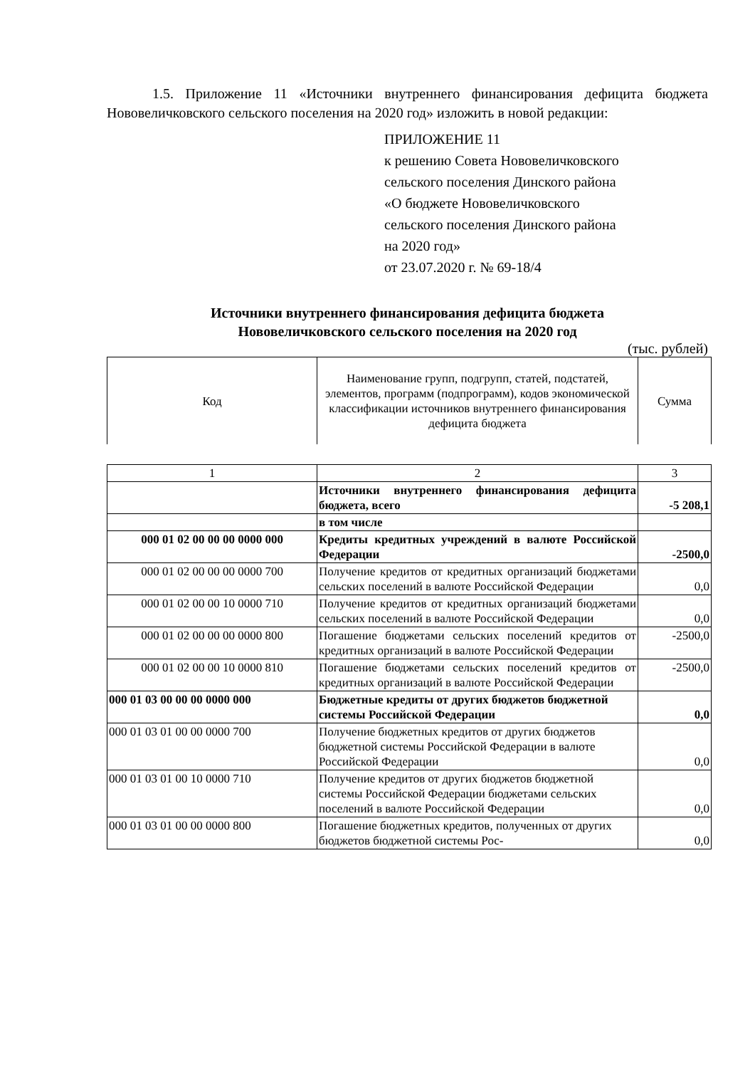1.5. Приложение 11 «Источники внутреннего финансирования дефицита бюджета Нововеличковского сельского поселения на 2020 год» изложить в новой редакции:
ПРИЛОЖЕНИЕ 11
к решению Совета Нововеличковского
сельского поселения Динского района
«О бюджете Нововеличковского
сельского поселения Динского района
на 2020 год»
от 23.07.2020 г. № 69-18/4
Источники внутреннего финансирования дефицита бюджета
Нововеличковского сельского поселения на 2020 год
(тыс. рублей)
| Код | Наименование групп, подгрупп, статей, подстатей, элементов, программ (подпрограмм), кодов экономической классификации источников внутреннего финансирования дефицита бюджета | Сумма |
| 1 | 2 | 3 |
| | Источники внутреннего финансирования дефицита бюджета, всего | -5 208,1 |
| | в том числе | |
| 000 01 02 00 00 00 0000 000 | Кредиты кредитных учреждений в валюте Российской Федерации | -2500,0 |
| 000 01 02 00 00 00 0000 700 | Получение кредитов от кредитных организаций бюджетами сельских поселений в валюте Российской Федерации | 0,0 |
| 000 01 02 00 00 10 0000 710 | Получение кредитов от кредитных организаций бюджетами сельских поселений в валюте Российской Федерации | 0,0 |
| 000 01 02 00 00 00 0000 800 | Погашение бюджетами сельских поселений кредитов от кредитных организаций в валюте Российской Федерации | -2500,0 |
| 000 01 02 00 00 10 0000 810 | Погашение бюджетами сельских поселений кредитов от кредитных организаций в валюте Российской Федерации | -2500,0 |
| 000 01 03 00 00 00 0000 000 | Бюджетные кредиты от других бюджетов бюджетной системы Российской Федерации | 0,0 |
| 000 01 03 01 00 00 0000 700 | Получение бюджетных кредитов от других бюджетов бюджетной системы Российской Федерации в валюте Российской Федерации | 0,0 |
| 000 01 03 01 00 10 0000 710 | Получение кредитов от других бюджетов бюджетной системы Российской Федерации бюджетами сельских поселений в валюте Российской Федерации | 0,0 |
| 000 01 03 01 00 00 0000 800 | Погашение бюджетных кредитов, полученных от других бюджетов бюджетной системы Рос- | 0,0 |